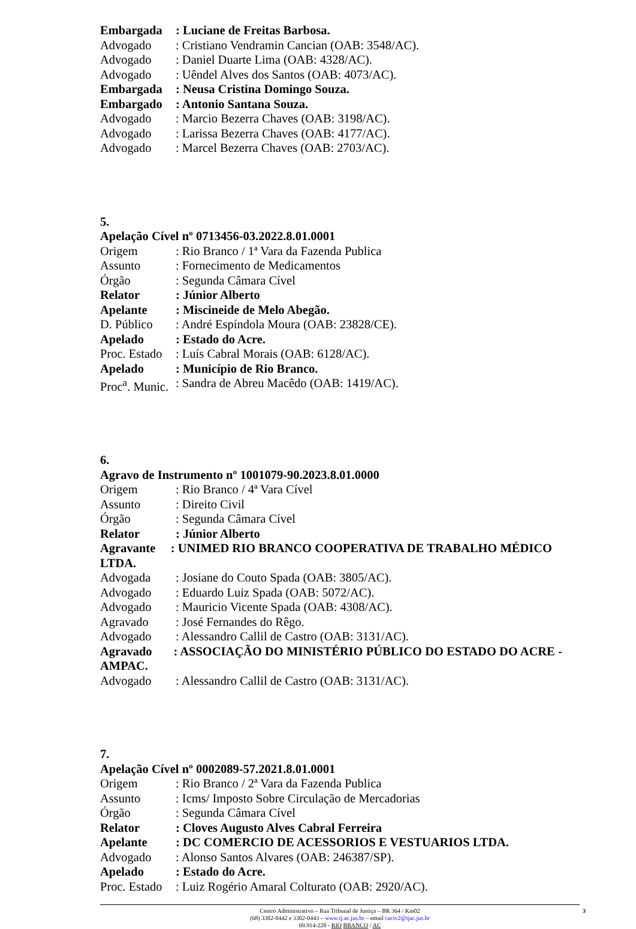Embargada: Luciane de Freitas Barbosa.
Advogado: Cristiano Vendramin Cancian (OAB: 3548/AC).
Advogado: Daniel Duarte Lima (OAB: 4328/AC).
Advogado: Uêndel Alves dos Santos (OAB: 4073/AC).
Embargada: Neusa Cristina Domingo Souza.
Embargado: Antonio Santana Souza.
Advogado: Marcio Bezerra Chaves (OAB: 3198/AC).
Advogado: Larissa Bezerra Chaves (OAB: 4177/AC).
Advogado: Marcel Bezerra Chaves (OAB: 2703/AC).
5.
Apelação Cível nº 0713456-03.2022.8.01.0001
Origem: Rio Branco / 1ª Vara da Fazenda Publica
Assunto: Fornecimento de Medicamentos
Órgão: Segunda Câmara Cível
Relator: Júnior Alberto
Apelante: Miscineide de Melo Abegão.
D. Público: André Espíndola Moura (OAB: 23828/CE).
Apelado: Estado do Acre.
Proc. Estado: Luís Cabral Morais (OAB: 6128/AC).
Apelado: Município de Rio Branco.
Proc<sup>a</sup>. Munic.: Sandra de Abreu Macêdo (OAB: 1419/AC).
6.
Agravo de Instrumento nº 1001079-90.2023.8.01.0000
Origem: Rio Branco / 4ª Vara Cível
Assunto: Direito Civil
Órgão: Segunda Câmara Cível
Relator: Júnior Alberto
Agravante : UNIMED RIO BRANCO COOPERATIVA DE TRABALHO MÉDICO LTDA.
Advogada: Josiane do Couto Spada (OAB: 3805/AC).
Advogado: Eduardo Luiz Spada (OAB: 5072/AC).
Advogado: Mauricio Vicente Spada (OAB: 4308/AC).
Agravado: José Fernandes do Rêgo.
Advogado: Alessandro Callil de Castro (OAB: 3131/AC).
Agravado : ASSOCIAÇÃO DO MINISTÉRIO PÚBLICO DO ESTADO DO ACRE - AMPAC.
Advogado: Alessandro Callil de Castro (OAB: 3131/AC).
7.
Apelação Cível nº 0002089-57.2021.8.01.0001
Origem: Rio Branco / 2ª Vara da Fazenda Publica
Assunto: Icms/ Imposto Sobre Circulação de Mercadorias
Órgão: Segunda Câmara Cível
Relator: Cloves Augusto Alves Cabral Ferreira
Apelante: DC COMERCIO DE ACESSORIOS E VESTUARIOS LTDA.
Advogado: Alonso Santos Alvares (OAB: 246387/SP).
Apelado: Estado do Acre.
Proc. Estado: Luiz Rogério Amaral Colturato (OAB: 2920/AC).
Centro Administrativo – Rua Tribunal de Justiça – BR 364 / Km02
(68) 3302-0442 e 3302-0443 – www.tj.ac.jus.br – email caciv2@tjac.jus.br
69.914-220 - RIO BRANCO / AC
3